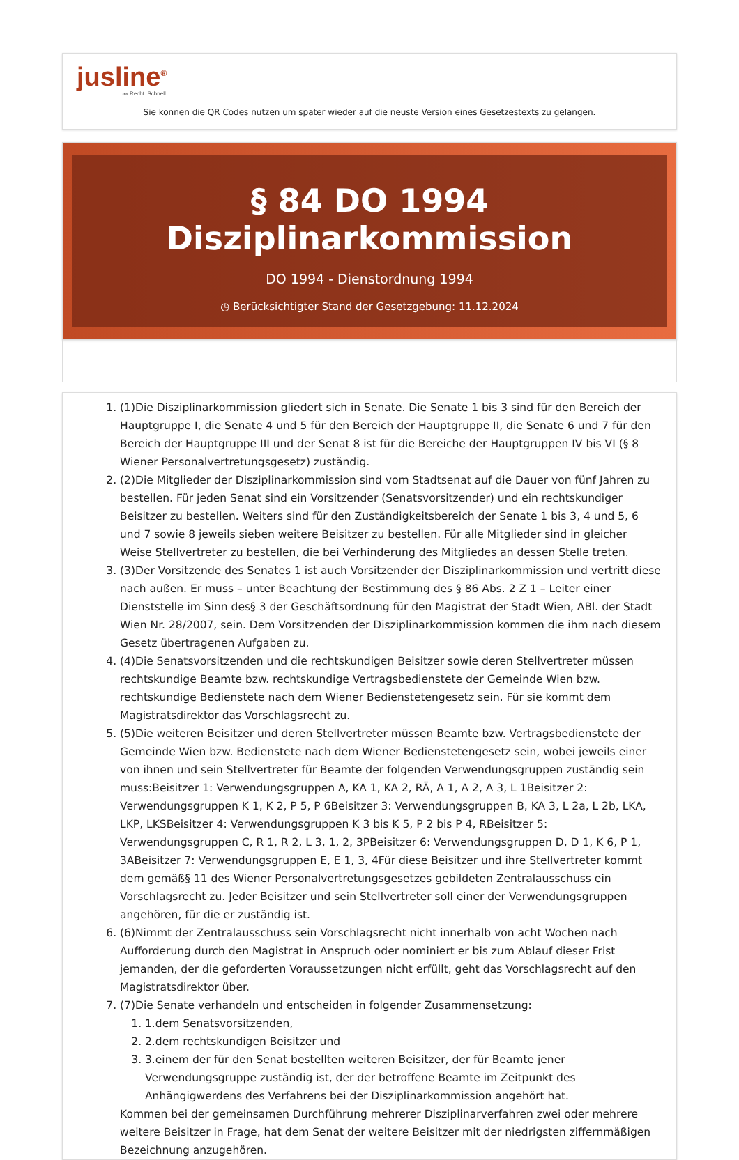jusline<sup>®</sup>
»» Recht. Schnell
Sie können die QR Codes nützen um später wieder auf die neuste Version eines Gesetzestexts zu gelangen.
§ 84 DO 1994 Disziplinarkommission
DO 1994 - Dienstordnung 1994
◷ Berücksichtigter Stand der Gesetzgebung: 11.12.2024
1. (1)Die Disziplinarkommission gliedert sich in Senate. Die Senate 1 bis 3 sind für den Bereich der Hauptgruppe I, die Senate 4 und 5 für den Bereich der Hauptgruppe II, die Senate 6 und 7 für den Bereich der Hauptgruppe III und der Senat 8 ist für die Bereiche der Hauptgruppen IV bis VI (§ 8 Wiener Personalvertretungsgesetz) zuständig.
2. (2)Die Mitglieder der Disziplinarkommission sind vom Stadtsenat auf die Dauer von fünf Jahren zu bestellen. Für jeden Senat sind ein Vorsitzender (Senatsvorsitzender) und ein rechtskundiger Beisitzer zu bestellen. Weiters sind für den Zuständigkeitsbereich der Senate 1 bis 3, 4 und 5, 6 und 7 sowie 8 jeweils sieben weitere Beisitzer zu bestellen. Für alle Mitglieder sind in gleicher Weise Stellvertreter zu bestellen, die bei Verhinderung des Mitgliedes an dessen Stelle treten.
3. (3)Der Vorsitzende des Senates 1 ist auch Vorsitzender der Disziplinarkommission und vertritt diese nach außen. Er muss – unter Beachtung der Bestimmung des § 86 Abs. 2 Z 1 – Leiter einer Dienststelle im Sinn des§ 3 der Geschäftsordnung für den Magistrat der Stadt Wien, ABl. der Stadt Wien Nr. 28/2007, sein. Dem Vorsitzenden der Disziplinarkommission kommen die ihm nach diesem Gesetz übertragenen Aufgaben zu.
4. (4)Die Senatsvorsitzenden und die rechtskundigen Beisitzer sowie deren Stellvertreter müssen rechtskundige Beamte bzw. rechtskundige Vertragsbedienstete der Gemeinde Wien bzw. rechtskundige Bedienstete nach dem Wiener Bedienstetengesetz sein. Für sie kommt dem Magistratsdirektor das Vorschlagsrecht zu.
5. (5)Die weiteren Beisitzer und deren Stellvertreter müssen Beamte bzw. Vertragsbedienstete der Gemeinde Wien bzw. Bedienstete nach dem Wiener Bedienstetengesetz sein, wobei jeweils einer von ihnen und sein Stellvertreter für Beamte der folgenden Verwendungsgruppen zuständig sein muss:Beisitzer 1: Verwendungsgruppen A, KA 1, KA 2, RÄ, A 1, A 2, A 3, L 1Beisitzer 2: Verwendungsgruppen K 1, K 2, P 5, P 6Beisitzer 3: Verwendungsgruppen B, KA 3, L 2a, L 2b, LKA, LKP, LKSBeisitzer 4: Verwendungsgruppen K 3 bis K 5, P 2 bis P 4, RBeisitzer 5: Verwendungsgruppen C, R 1, R 2, L 3, 1, 2, 3PBeisitzer 6: Verwendungsgruppen D, D 1, K 6, P 1, 3ABeisitzer 7: Verwendungsgruppen E, E 1, 3, 4Für diese Beisitzer und ihre Stellvertreter kommt dem gemäß§ 11 des Wiener Personalvertretungsgesetzes gebildeten Zentralausschuss ein Vorschlagsrecht zu. Jeder Beisitzer und sein Stellvertreter soll einer der Verwendungsgruppen angehören, für die er zuständig ist.
6. (6)Nimmt der Zentralausschuss sein Vorschlagsrecht nicht innerhalb von acht Wochen nach Aufforderung durch den Magistrat in Anspruch oder nominiert er bis zum Ablauf dieser Frist jemanden, der die geforderten Voraussetzungen nicht erfüllt, geht das Vorschlagsrecht auf den Magistratsdirektor über.
7. (7)Die Senate verhandeln und entscheiden in folgender Zusammensetzung:
1. 1.dem Senatsvorsitzenden,
2. 2.dem rechtskundigen Beisitzer und
3. 3.einem der für den Senat bestellten weiteren Beisitzer, der für Beamte jener Verwendungsgruppe zuständig ist, der der betroffene Beamte im Zeitpunkt des Anhängigwerdens des Verfahrens bei der Disziplinarkommission angehört hat.
Kommen bei der gemeinsamen Durchführung mehrerer Disziplinarverfahren zwei oder mehrere weitere Beisitzer in Frage, hat dem Senat der weitere Beisitzer mit der niedrigsten ziffernmäßigen Bezeichnung anzugehören.